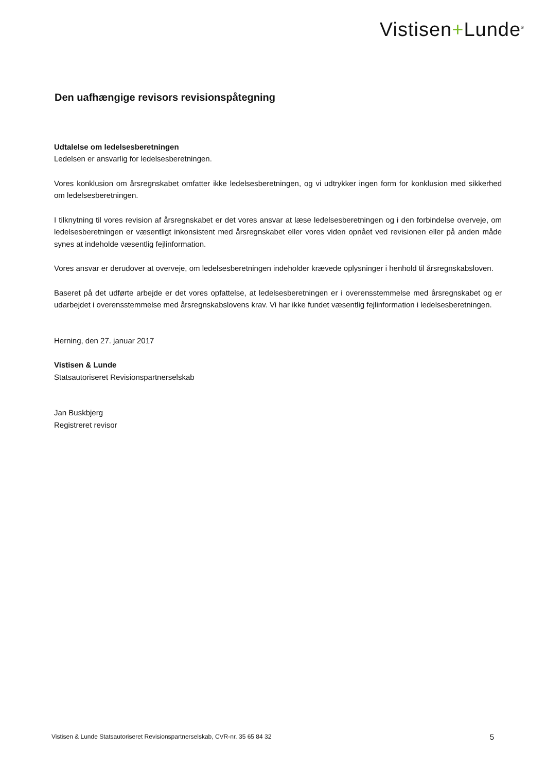Vistisen+Lunde<sup>®</sup>
Den uafhængige revisors revisionspåtegning
Udtalelse om ledelsesberetningen
Ledelsen er ansvarlig for ledelsesberetningen.
Vores konklusion om årsregnskabet omfatter ikke ledelsesberetningen, og vi udtrykker ingen form for konklusion med sikkerhed om ledelsesberetningen.
I tilknytning til vores revision af årsregnskabet er det vores ansvar at læse ledelsesberetningen og i den forbindelse overveje, om ledelsesberetningen er væsentligt inkonsistent med årsregnskabet eller vores viden opnået ved revisionen eller på anden måde synes at indeholde væsentlig fejlinformation.
Vores ansvar er derudover at overveje, om ledelsesberetningen indeholder krævede oplysninger i henhold til årsregnskabsloven.
Baseret på det udførte arbejde er det vores opfattelse, at ledelsesberetningen er i overensstemmelse med årsregnskabet og er udarbejdet i overensstemmelse med årsregnskabslovens krav. Vi har ikke fundet væsentlig fejlinformation i ledelsesberetningen.
Herning, den 27. januar 2017
Vistisen & Lunde
Statsautoriseret Revisionspartnerselskab
Jan Buskbjerg
Registreret revisor
Vistisen & Lunde Statsautoriseret Revisionspartnerselskab, CVR-nr. 35 65 84 32 5